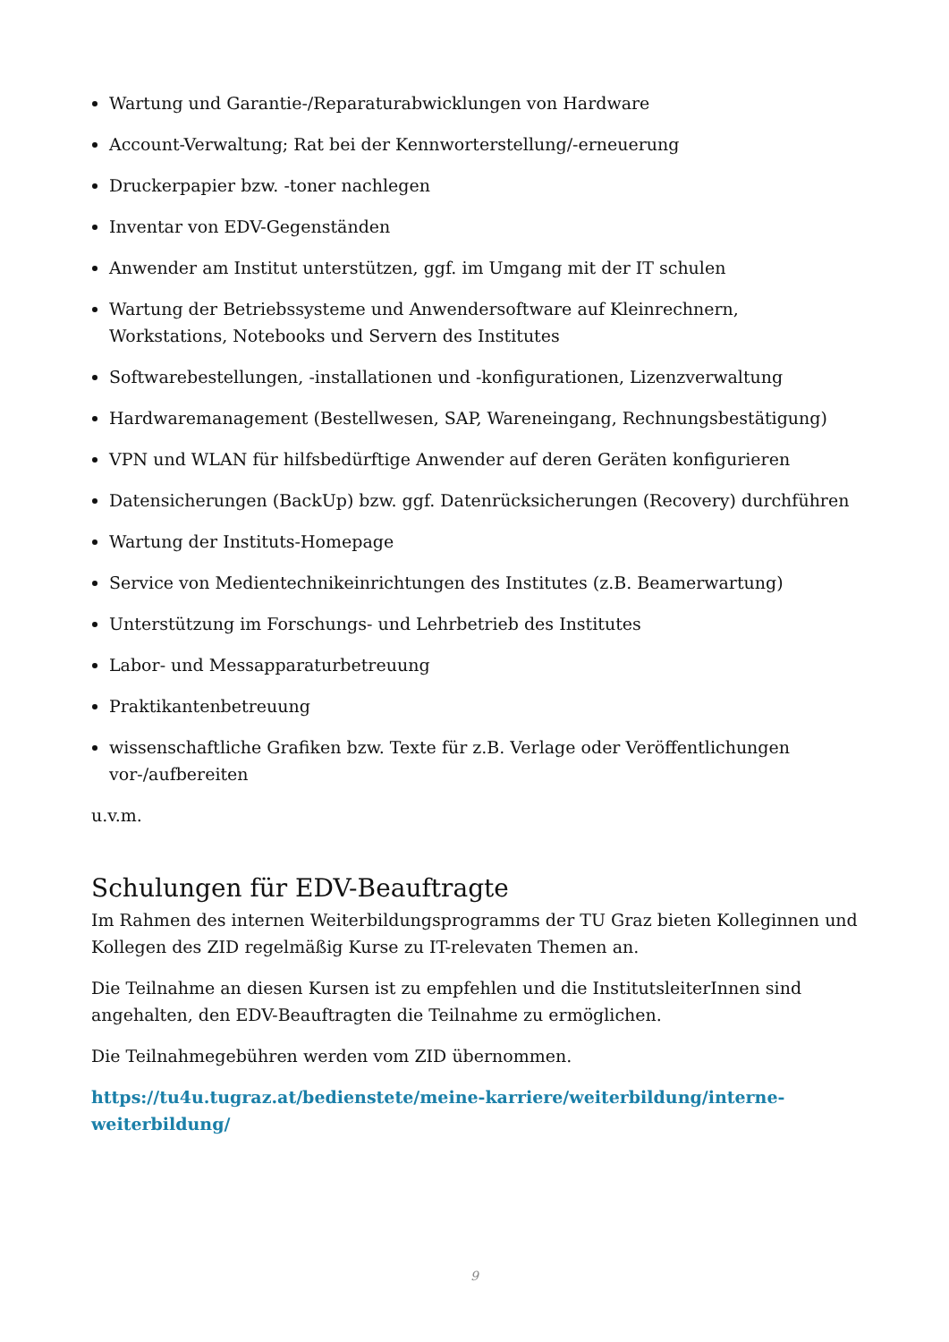Wartung und Garantie-/Reparaturabwicklungen von Hardware
Account-Verwaltung; Rat bei der Kennworterstellung/-erneuerung
Druckerpapier bzw. -toner nachlegen
Inventar von EDV-Gegenständen
Anwender am Institut unterstützen, ggf. im Umgang mit der IT schulen
Wartung der Betriebssysteme und Anwendersoftware auf Kleinrechnern, Workstations, Notebooks und Servern des Institutes
Softwarebestellungen, -installationen und -konfigurationen, Lizenzverwaltung
Hardwaremanagement (Bestellwesen, SAP, Wareneingang, Rechnungsbestätigung)
VPN und WLAN für hilfsbedürftige Anwender auf deren Geräten konfigurieren
Datensicherungen (BackUp) bzw. ggf. Datenrücksicherungen (Recovery) durchführen
Wartung der Instituts-Homepage
Service von Medientechnikeinrichtungen des Institutes (z.B. Beamerwartung)
Unterstützung im Forschungs- und Lehrbetrieb des Institutes
Labor- und Messapparaturbetreuung
Praktikantenbetreuung
wissenschaftliche Grafiken bzw. Texte für z.B. Verlage oder Veröffentlichungen vor-/aufbereiten
u.v.m.
Schulungen für EDV-Beauftragte
Im Rahmen des internen Weiterbildungsprogramms der TU Graz bieten Kolleginnen und Kollegen des ZID regelmäßig Kurse zu IT-relevaten Themen an.
Die Teilnahme an diesen Kursen ist zu empfehlen und die InstitutsleiterInnen sind angehalten, den EDV-Beauftragten die Teilnahme zu ermöglichen.
Die Teilnahmegebühren werden vom ZID übernommen.
https://tu4u.tugraz.at/bedienstete/meine-karriere/weiterbildung/interne-weiterbildung/
9